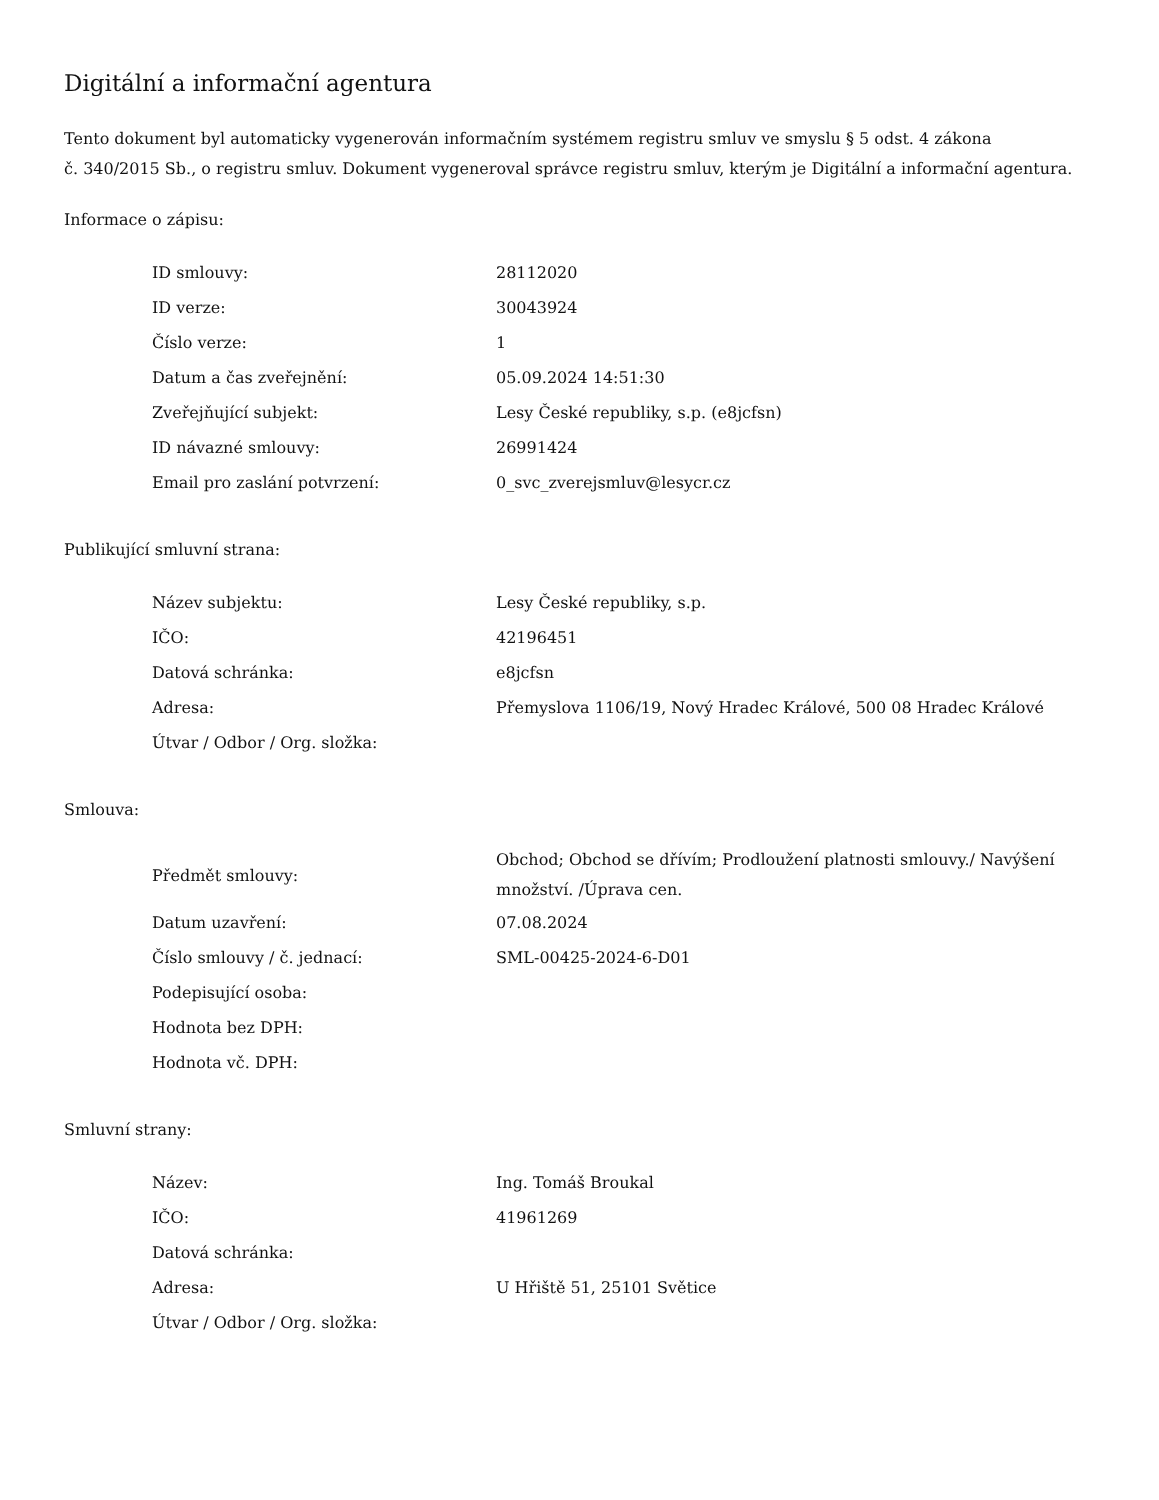Digitální a informační agentura
Tento dokument byl automaticky vygenerován informačním systémem registru smluv ve smyslu § 5 odst. 4 zákona
č. 340/2015 Sb., o registru smluv. Dokument vygeneroval správce registru smluv, kterým je Digitální a informační agentura.
Informace o zápisu:
| ID smlouvy: | 28112020 |
| ID verze: | 30043924 |
| Číslo verze: | 1 |
| Datum a čas zveřejnění: | 05.09.2024 14:51:30 |
| Zveřejňující subjekt: | Lesy České republiky, s.p. (e8jcfsn) |
| ID návazné smlouvy: | 26991424 |
| Email pro zaslání potvrzení: | 0_svc_zverejsmluv@lesycr.cz |
Publikující smluvní strana:
| Název subjektu: | Lesy České republiky, s.p. |
| IČO: | 42196451 |
| Datová schránka: | e8jcfsn |
| Adresa: | Přemyslova 1106/19, Nový Hradec Králové, 500 08 Hradec Králové |
| Útvar / Odbor / Org. složka: | |
Smlouva:
| Předmět smlouvy: | Obchod; Obchod se dřívím; Prodloužení platnosti smlouvy./ Navýšení množství. /Úprava cen. |
| Datum uzavření: | 07.08.2024 |
| Číslo smlouvy / č. jednací: | SML-00425-2024-6-D01 |
| Podepisující osoba: | |
| Hodnota bez DPH: | |
| Hodnota vč. DPH: | |
Smluvní strany:
| Název: | Ing. Tomáš Broukal |
| IČO: | 41961269 |
| Datová schránka: | |
| Adresa: | U Hřiště 51, 25101 Světice |
| Útvar / Odbor / Org. složka: | |